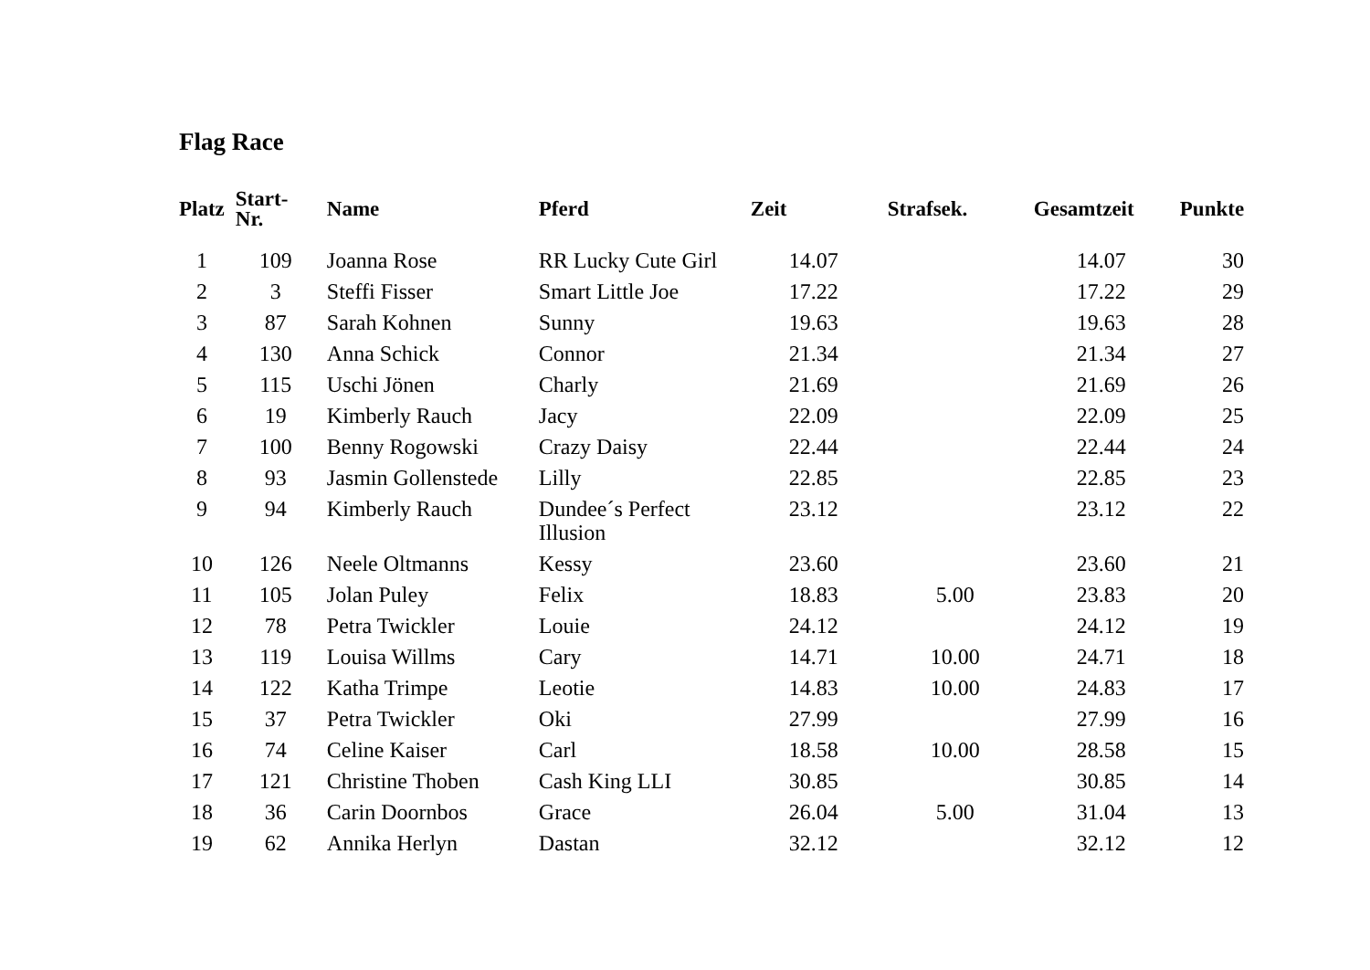Flag Race
| Platz | Start- Nr. | Name | Pferd | Zeit | Strafsek. | Gesamtzeit | Punkte |
| --- | --- | --- | --- | --- | --- | --- | --- |
| 1 | 109 | Joanna Rose | RR Lucky Cute Girl | 14.07 | | 14.07 | 30 |
| 2 | 3 | Steffi Fisser | Smart Little Joe | 17.22 | | 17.22 | 29 |
| 3 | 87 | Sarah Kohnen | Sunny | 19.63 | | 19.63 | 28 |
| 4 | 130 | Anna Schick | Connor | 21.34 | | 21.34 | 27 |
| 5 | 115 | Uschi Jönen | Charly | 21.69 | | 21.69 | 26 |
| 6 | 19 | Kimberly Rauch | Jacy | 22.09 | | 22.09 | 25 |
| 7 | 100 | Benny Rogowski | Crazy Daisy | 22.44 | | 22.44 | 24 |
| 8 | 93 | Jasmin Gollenstede | Lilly | 22.85 | | 22.85 | 23 |
| 9 | 94 | Kimberly Rauch | Dundee´s Perfect Illusion | 23.12 | | 23.12 | 22 |
| 10 | 126 | Neele Oltmanns | Kessy | 23.60 | | 23.60 | 21 |
| 11 | 105 | Jolan Puley | Felix | 18.83 | 5.00 | 23.83 | 20 |
| 12 | 78 | Petra Twickler | Louie | 24.12 | | 24.12 | 19 |
| 13 | 119 | Louisa Willms | Cary | 14.71 | 10.00 | 24.71 | 18 |
| 14 | 122 | Katha Trimpe | Leotie | 14.83 | 10.00 | 24.83 | 17 |
| 15 | 37 | Petra Twickler | Oki | 27.99 | | 27.99 | 16 |
| 16 | 74 | Celine Kaiser | Carl | 18.58 | 10.00 | 28.58 | 15 |
| 17 | 121 | Christine Thoben | Cash King LLI | 30.85 | | 30.85 | 14 |
| 18 | 36 | Carin Doornbos | Grace | 26.04 | 5.00 | 31.04 | 13 |
| 19 | 62 | Annika Herlyn | Dastan | 32.12 | | 32.12 | 12 |